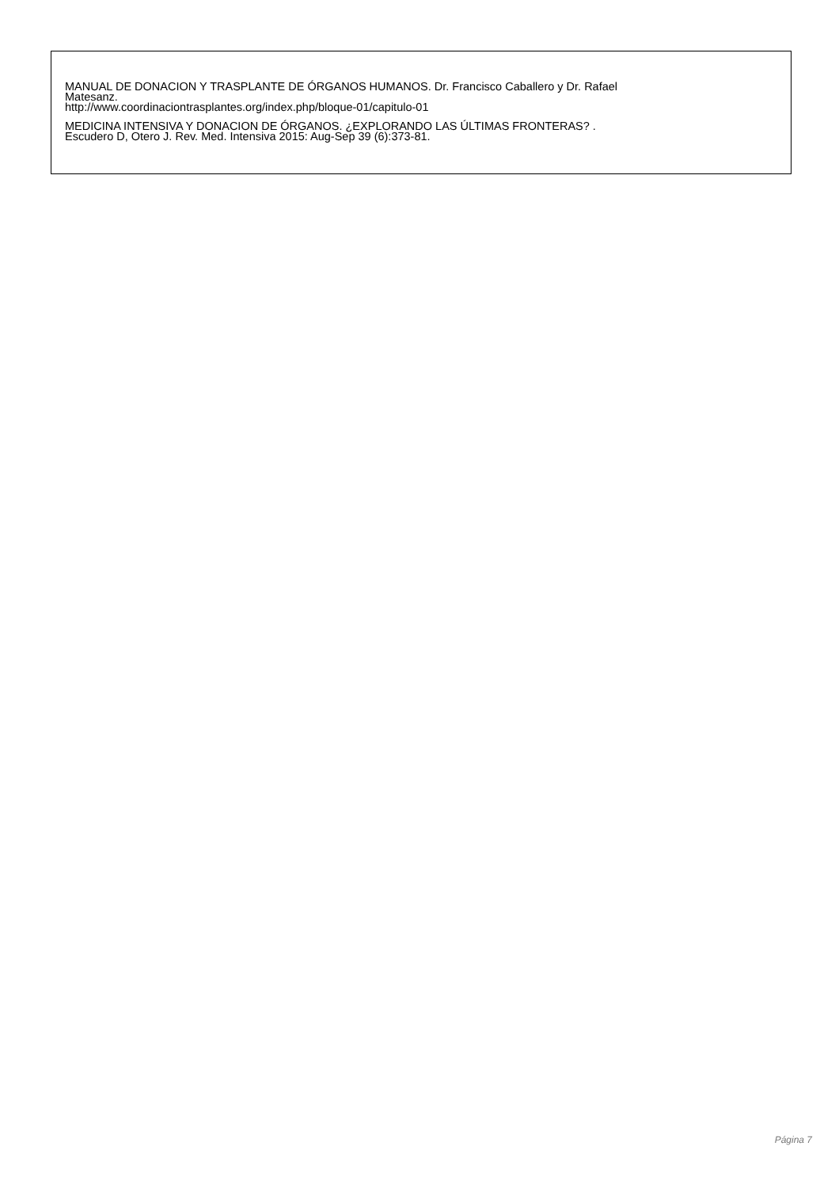MANUAL DE DONACION Y TRASPLANTE DE ÓRGANOS HUMANOS. Dr. Francisco Caballero y Dr. Rafael
Matesanz.
http://www.coordinaciontrasplantes.org/index.php/bloque-01/capitulo-01
MEDICINA INTENSIVA Y DONACION DE ÓRGANOS. ¿EXPLORANDO LAS ÚLTIMAS FRONTERAS? .
Escudero D, Otero J. Rev. Med. Intensiva 2015: Aug-Sep 39 (6):373-81.
Página 7